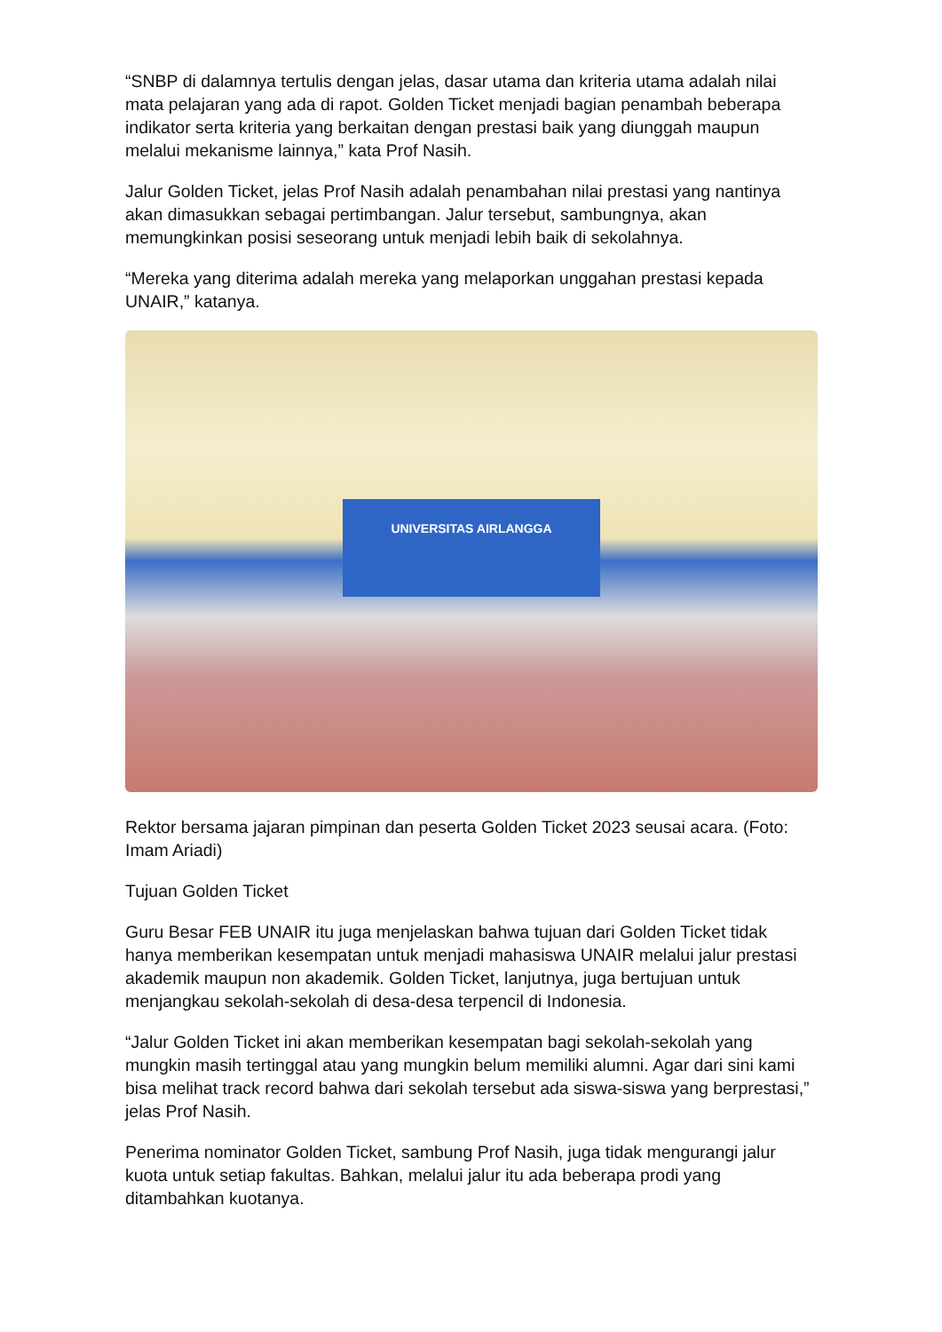“SNBP di dalamnya tertulis dengan jelas, dasar utama dan kriteria utama adalah nilai mata pelajaran yang ada di rapot. Golden Ticket menjadi bagian penambah beberapa indikator serta kriteria yang berkaitan dengan prestasi baik yang diunggah maupun melalui mekanisme lainnya,” kata Prof Nasih.
Jalur Golden Ticket, jelas Prof Nasih adalah penambahan nilai prestasi yang nantinya akan dimasukkan sebagai pertimbangan. Jalur tersebut, sambungnya, akan memungkinkan posisi seseorang untuk menjadi lebih baik di sekolahnya.
“Mereka yang diterima adalah mereka yang melaporkan unggahan prestasi kepada UNAIR,” katanya.
UNIVERSITAS AIRLANGGA
Rektor bersama jajaran pimpinan dan peserta Golden Ticket 2023 seusai acara. (Foto: Imam Ariadi)
Tujuan Golden Ticket
Guru Besar FEB UNAIR itu juga menjelaskan bahwa tujuan dari Golden Ticket tidak hanya memberikan kesempatan untuk menjadi mahasiswa UNAIR melalui jalur prestasi akademik maupun non akademik. Golden Ticket, lanjutnya, juga bertujuan untuk menjangkau sekolah-sekolah di desa-desa terpencil di Indonesia.
“Jalur Golden Ticket ini akan memberikan kesempatan bagi sekolah-sekolah yang mungkin masih tertinggal atau yang mungkin belum memiliki alumni. Agar dari sini kami bisa melihat track record bahwa dari sekolah tersebut ada siswa-siswa yang berprestasi,” jelas Prof Nasih.
Penerima nominator Golden Ticket, sambung Prof Nasih, juga tidak mengurangi jalur kuota untuk setiap fakultas. Bahkan, melalui jalur itu ada beberapa prodi yang ditambahkan kuotanya.